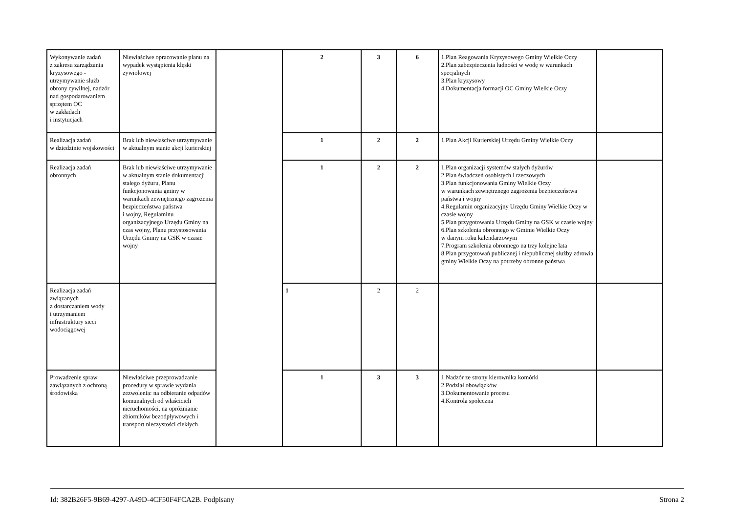| Wykonywanie zadań z zakresu zarządzania kryzysowego - utrzymywanie służb obrony cywilnej, nadzór nad gospodarowaniem sprzętem OC w zakładach i instytucjach | Niewłaściwe opracowanie planu na wypadek wystąpienia klęski żywiołowej | | 2 | 3 | 6 | 1.Plan Reagowania Kryzysowego Gminy Wielkie Oczy 2.Plan zabezpieczenia ludności w wodę w warunkach specjalnych 3.Plan kryzysowy 4.Dokumentacja formacji OC Gminy Wielkie Oczy | |
| Realizacja zadań w dziedzinie wojskowości | Brak lub niewłaściwe utrzymywanie w aktualnym stanie akcji kurierskiej | | 1 | 2 | 2 | 1.Plan Akcji Kurierskiej Urzędu Gminy Wielkie Oczy | |
| Realizacja zadań obronnych | Brak lub niewłaściwe utrzymywanie w aktualnym stanie dokumentacji stałego dyżuru, Planu funkcjonowania gminy w warunkach zewnętrznego zagrożenia bezpieczeństwa państwa i wojny, Regulaminu organizacyjnego Urzędu Gminy na czas wojny, Planu przystosowania Urzędu Gminy na GSK w czasie wojny | | 1 | 2 | 2 | 1.Plan organizacji systemów stałych dyżurów 2.Plan świadczeń osobistych i rzeczowych 3.Plan funkcjonowania Gminy Wielkie Oczy w warunkach zewnętrznego zagrożenia bezpieczeństwa państwa i wojny 4.Regulamin organizacyjny Urzędu Gminy Wielkie Oczy w czasie wojny 5.Plan przygotowania Urzędu Gminy na GSK w czasie wojny 6.Plan szkolenia obronnego w Gminie Wielkie Oczy w danym roku kalendarzowym 7.Program szkolenia obronnego na trzy kolejne lata 8.Plan przygotowań publicznej i niepublicznej służby zdrowia gminy Wielkie Oczy na potrzeby obronne państwa | |
| Realizacja zadań związanych z dostarczaniem wody i utrzymaniem infrastruktury sieci wodociągowej | | | 1 | 2 | 2 | | |
| Prowadzenie spraw zawiązanych z ochroną środowiska | Niewłaściwe przeprowadzanie procedury w sprawie wydania zezwolenia: na odbieranie odpadów komunalnych od właścicieli nieruchomości, na opróżnianie zbiorników bezodpływowych i transport nieczystości ciekłych | | 1 | 3 | 3 | 1.Nadzór ze strony kierownika komórki 2.Podział obowiązków 3.Dokumentowanie procesu 4.Kontrola społeczna | |
Id: 382B26F5-9B69-4297-A49D-4CF50F4FCA2B. Podpisany Strona 2